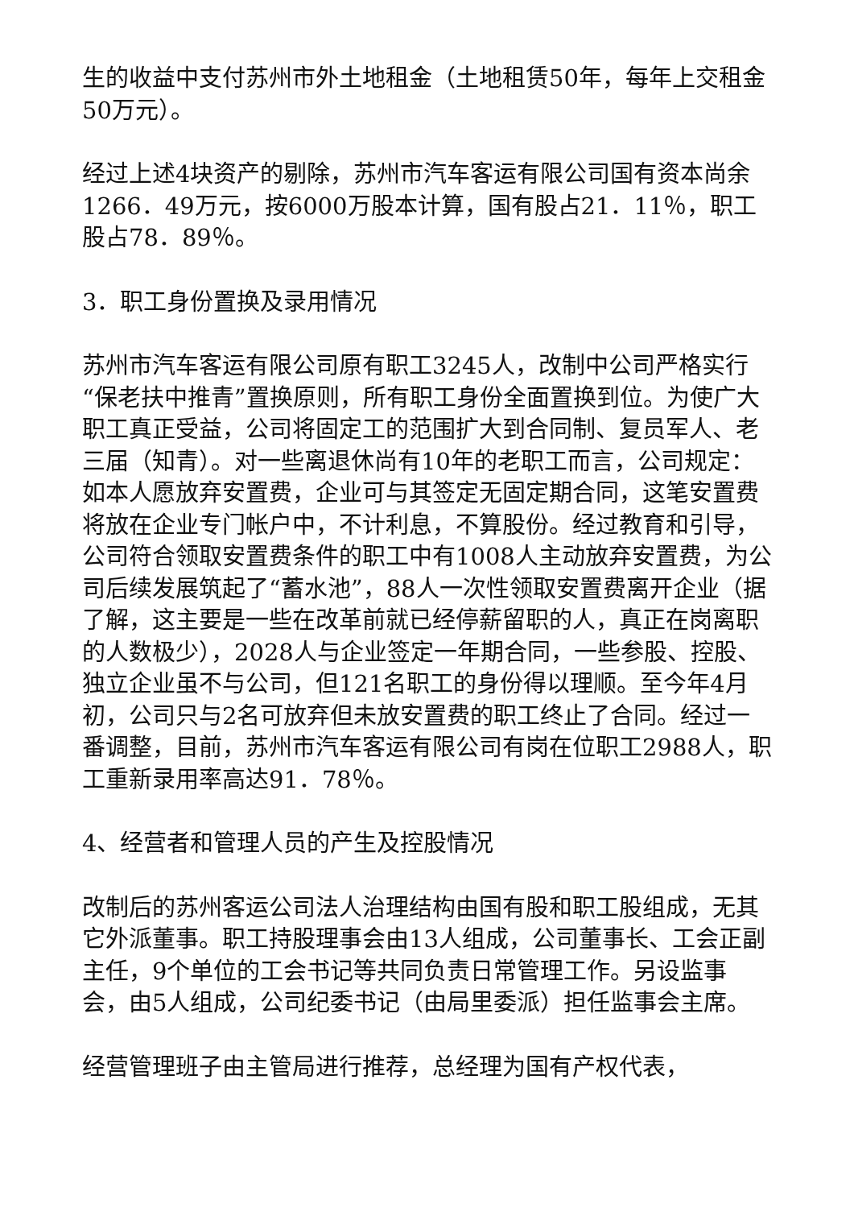生的收益中支付苏州市外土地租金（土地租赁50年，每年上交租金50万元）。
经过上述4块资产的剔除，苏州市汽车客运有限公司国有资本尚余1266．49万元，按6000万股本计算，国有股占21．11％，职工股占78．89％。
3．职工身份置换及录用情况
苏州市汽车客运有限公司原有职工3245人，改制中公司严格实行“保老扶中推青”置换原则，所有职工身份全面置换到位。为使广大职工真正受益，公司将固定工的范围扩大到合同制、复员军人、老三届（知青）。对一些离退休尚有10年的老职工而言，公司规定：如本人愿放弃安置费，企业可与其签定无固定期合同，这笔安置费将放在企业专门帐户中，不计利息，不算股份。经过教育和引导，公司符合领取安置费条件的职工中有1008人主动放弃安置费，为公司后续发展筑起了“蓄水池”，88人一次性领取安置费离开企业（据了解，这主要是一些在改革前就已经停薪留职的人，真正在岗离职的人数极少），2028人与企业签定一年期合同，一些参股、控股、独立企业虽不与公司，但121名职工的身份得以理顺。至今年4月初，公司只与2名可放弃但未放安置费的职工终止了合同。经过一番调整，目前，苏州市汽车客运有限公司有岗在位职工2988人，职工重新录用率高达91．78％。
4、经营者和管理人员的产生及控股情况
改制后的苏州客运公司法人治理结构由国有股和职工股组成，无其它外派董事。职工持股理事会由13人组成，公司董事长、工会正副主任，9个单位的工会书记等共同负责日常管理工作。另设监事会，由5人组成，公司纪委书记（由局里委派）担任监事会主席。
经营管理班子由主管局进行推荐，总经理为国有产权代表，